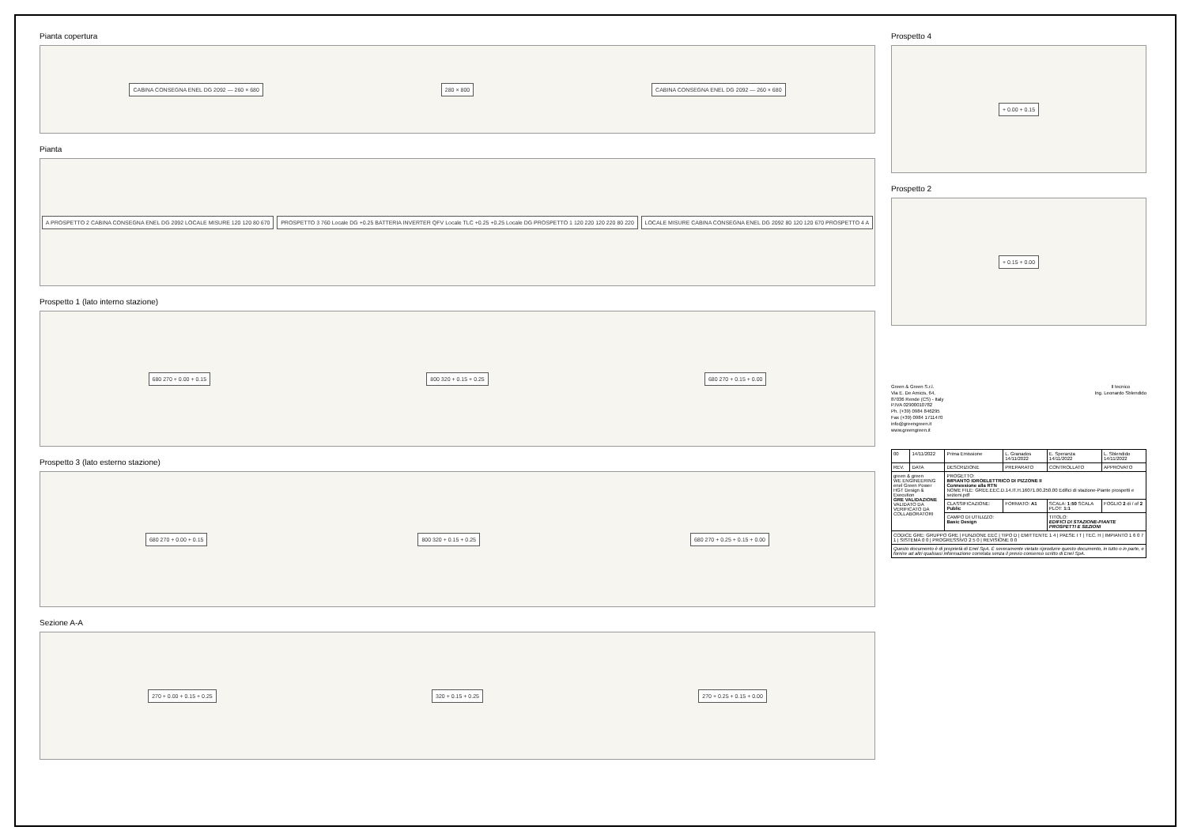Pianta copertura
CABINA CONSEGNA ENEL DG 2092 — 260 × 680
280 × 800
CABINA CONSEGNA ENEL DG 2092 — 260 × 680
Pianta
A PROSPETTO 2 CABINA CONSEGNA ENEL DG 2092 LOCALE MISURE 120 120 80 670
PROSPETTO 3 760 Locale DG +0.25 BATTERIA INVERTER QFV Locale TLC +0.25 +0.25 Locale DG PROSPETTO 1 120 220 120 220 80 220
LOCALE MISURE CABINA CONSEGNA ENEL DG 2092 80 120 120 670 PROSPETTO 4 A
Prospetto 1 (lato interno stazione)
680 270 + 0.00 + 0.15 800 320 + 0.15 + 0.25 680 270 + 0.15 + 0.00
Prospetto 3 (lato esterno stazione)
680 270 + 0.00 + 0.15 800 320 + 0.15 + 0.25 680 270 + 0.25 + 0.15 + 0.00
Sezione A-A
270 + 0.00 + 0.15 + 0.25 320 + 0.15 + 0.25 270 + 0.25 + 0.15 + 0.00
Prospetto 4
+ 0.00 + 0.15
Prospetto 2
+ 0.15 + 0.00
Green & Green S.r.l.
Via E. De Amicis, 64,
87036 Rende (CS) - Italy
P.IVA 02900010782
Ph. (+39) 0984 846295
Fax (+39) 0984 1711470
info@greengreen.it
www.greengreen.it
Il tecnico
Ing. Leonardo Sblendido
| 00 | 14/11/2022 | Prima Emissione | L. Granados 14/11/2022 | E. Speranza 14/11/2022 | L. Sblendido 14/11/2022 |
| REV. | DATA | DESCRIZIONE | PREPARATO | CONTROLLATO | APPROVATO |
| green & green WE ENGINEERING enel Green Power HGT Design & Execution GRE VALIDAZIONE VALIDATO DA VERIFICATO DA COLLABORATORI | | PROGETTO: IMPIANTO IDROELETTRICO DI PIZZONE II Connessione alla RTN NOME FILE: GREE.EEC.D.14.IT.H.16071.00.250.00 Edifici di stazione-Piante prospetti e sezioni.pdf | | | |
| | | CLASSIFICAZIONE: Public | FORMATO: A1 | SCALA: 1:50 SCALA PLOT: 1:1 | FOGLIO 2 di / of 2 |
| | | CAMPO DI UTILIZZO: Basic Design | | TITOLO: EDIFICI DI STAZIONE-PIANTE PROSPETTI E SEZIONI | |
| CODICE GRE: GRUPPO GRE / FUNZIONE EEC / TIPO D / EMITTENTE 1 4 / PAESE I T / TEC. H / IMPIANTO 1 6 0 7 1 / SISTEMA 0 0 / PROGRESSIVO 2 5 0 / REVISIONE 0 0 | | | | | |
| Questo documento è di proprietà di Enel SpA. È severamente vietato riprodurre questo documento, in tutto o in parte, e fornire ad altri qualsiasi informazione correlata senza il previo consenso scritto di Enel SpA. | | | | | |